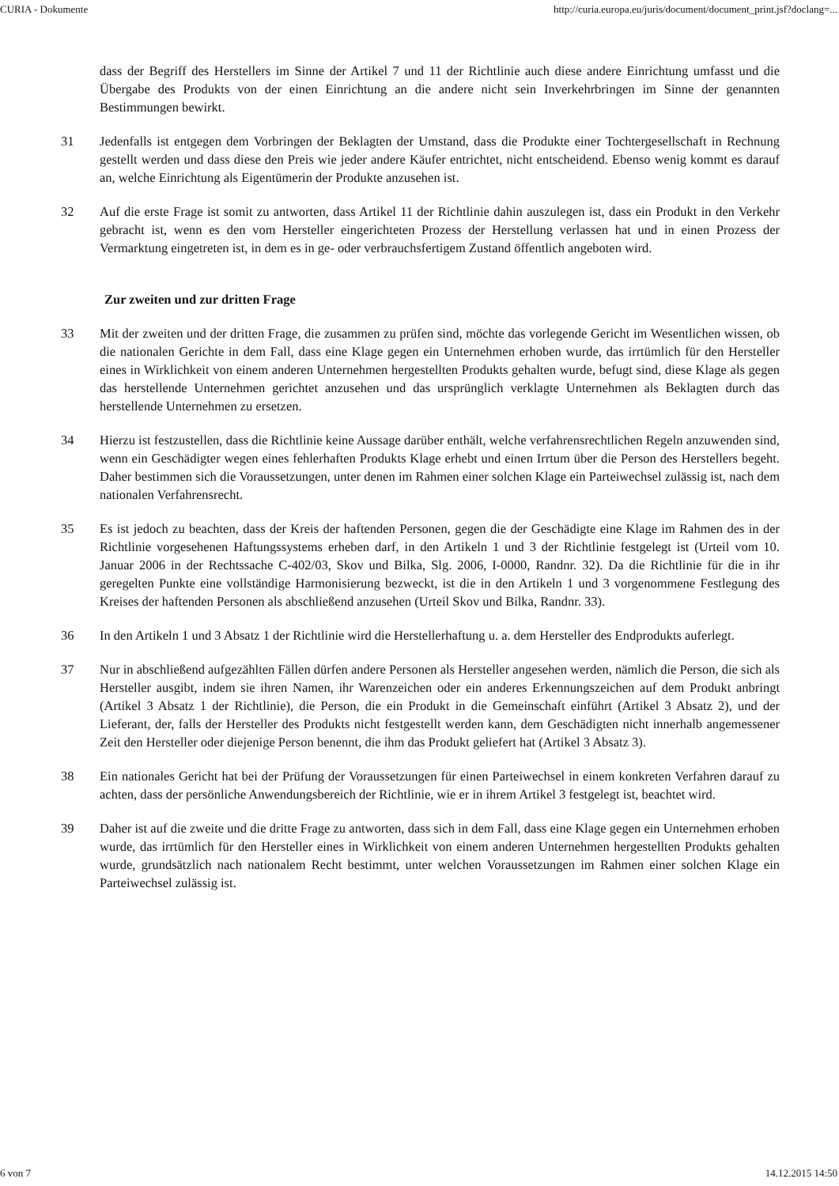CURIA - Dokumente http://curia.europa.eu/juris/document/document_print.jsf?doclang=...
dass der Begriff des Herstellers im Sinne der Artikel 7 und 11 der Richtlinie auch diese andere Einrichtung umfasst und die Übergabe des Produkts von der einen Einrichtung an die andere nicht sein Inverkehrbringen im Sinne der genannten Bestimmungen bewirkt.
31 Jedenfalls ist entgegen dem Vorbringen der Beklagten der Umstand, dass die Produkte einer Tochtergesellschaft in Rechnung gestellt werden und dass diese den Preis wie jeder andere Käufer entrichtet, nicht entscheidend. Ebenso wenig kommt es darauf an, welche Einrichtung als Eigentümerin der Produkte anzusehen ist.
32 Auf die erste Frage ist somit zu antworten, dass Artikel 11 der Richtlinie dahin auszulegen ist, dass ein Produkt in den Verkehr gebracht ist, wenn es den vom Hersteller eingerichteten Prozess der Herstellung verlassen hat und in einen Prozess der Vermarktung eingetreten ist, in dem es in ge- oder verbrauchsfertigem Zustand öffentlich angeboten wird.
Zur zweiten und zur dritten Frage
33 Mit der zweiten und der dritten Frage, die zusammen zu prüfen sind, möchte das vorlegende Gericht im Wesentlichen wissen, ob die nationalen Gerichte in dem Fall, dass eine Klage gegen ein Unternehmen erhoben wurde, das irrtümlich für den Hersteller eines in Wirklichkeit von einem anderen Unternehmen hergestellten Produkts gehalten wurde, befugt sind, diese Klage als gegen das herstellende Unternehmen gerichtet anzusehen und das ursprünglich verklagte Unternehmen als Beklagten durch das herstellende Unternehmen zu ersetzen.
34 Hierzu ist festzustellen, dass die Richtlinie keine Aussage darüber enthält, welche verfahrensrechtlichen Regeln anzuwenden sind, wenn ein Geschädigter wegen eines fehlerhaften Produkts Klage erhebt und einen Irrtum über die Person des Herstellers begeht. Daher bestimmen sich die Voraussetzungen, unter denen im Rahmen einer solchen Klage ein Parteiwechsel zulässig ist, nach dem nationalen Verfahrensrecht.
35 Es ist jedoch zu beachten, dass der Kreis der haftenden Personen, gegen die der Geschädigte eine Klage im Rahmen des in der Richtlinie vorgesehenen Haftungssystems erheben darf, in den Artikeln 1 und 3 der Richtlinie festgelegt ist (Urteil vom 10. Januar 2006 in der Rechtssache C-402/03, Skov und Bilka, Slg. 2006, I-0000, Randnr. 32). Da die Richtlinie für die in ihr geregelten Punkte eine vollständige Harmonisierung bezweckt, ist die in den Artikeln 1 und 3 vorgenommene Festlegung des Kreises der haftenden Personen als abschließend anzusehen (Urteil Skov und Bilka, Randnr. 33).
36 In den Artikeln 1 und 3 Absatz 1 der Richtlinie wird die Herstellerhaftung u. a. dem Hersteller des Endprodukts auferlegt.
37 Nur in abschließend aufgezählten Fällen dürfen andere Personen als Hersteller angesehen werden, nämlich die Person, die sich als Hersteller ausgibt, indem sie ihren Namen, ihr Warenzeichen oder ein anderes Erkennungszeichen auf dem Produkt anbringt (Artikel 3 Absatz 1 der Richtlinie), die Person, die ein Produkt in die Gemeinschaft einführt (Artikel 3 Absatz 2), und der Lieferant, der, falls der Hersteller des Produkts nicht festgestellt werden kann, dem Geschädigten nicht innerhalb angemessener Zeit den Hersteller oder diejenige Person benennt, die ihm das Produkt geliefert hat (Artikel 3 Absatz 3).
38 Ein nationales Gericht hat bei der Prüfung der Voraussetzungen für einen Parteiwechsel in einem konkreten Verfahren darauf zu achten, dass der persönliche Anwendungsbereich der Richtlinie, wie er in ihrem Artikel 3 festgelegt ist, beachtet wird.
39 Daher ist auf die zweite und die dritte Frage zu antworten, dass sich in dem Fall, dass eine Klage gegen ein Unternehmen erhoben wurde, das irrtümlich für den Hersteller eines in Wirklichkeit von einem anderen Unternehmen hergestellten Produkts gehalten wurde, grundsätzlich nach nationalem Recht bestimmt, unter welchen Voraussetzungen im Rahmen einer solchen Klage ein Parteiwechsel zulässig ist.
6 von 7 14.12.2015 14:50